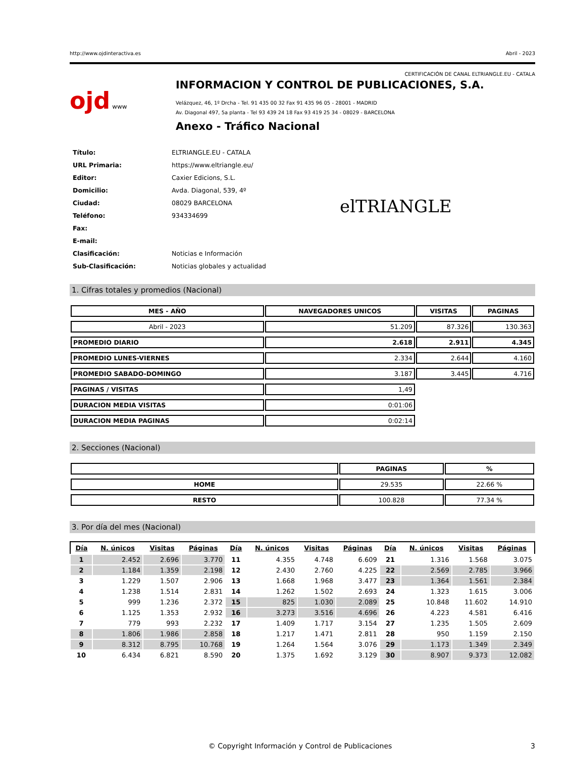http://www.ojdinteractiva.es Abril - 2023
CERTIFICACIÓN DE CANAL ELTRIANGLE.EU - CATALA
ojd www
INFORMACION Y CONTROL DE PUBLICACIONES, S.A.
Velázquez, 46, 1º Drcha - Tel. 91 435 00 32 Fax 91 435 96 05 - 28001 - MADRID
Av. Diagonal 497, 5a planta - Tel 93 439 24 18 Fax 93 419 25 34 - 08029 - BARCELONA
Anexo - Tráfico Nacional
| Título: | ELTRIANGLE.EU - CATALA |
| URL Primaria: | https://www.eltriangle.eu/ |
| Editor: | Caxier Edicions, S.L. |
| Domicilio: | Avda. Diagonal, 539, 4º |
| Ciudad: | 08029 BARCELONA |
| Teléfono: | 934334699 |
| Fax: | |
| E-mail: | |
| Clasificación: | Noticias e Información |
| Sub-Clasificación: | Noticias globales y actualidad |
elTRIANGLE
1. Cifras totales y promedios (Nacional)
| MES - AÑO | NAVEGADORES UNICOS | VISITAS | PAGINAS |
| --- | --- | --- | --- |
| Abril - 2023 | 51.209 | 87.326 | 130.363 |
| PROMEDIO DIARIO | 2.618 | 2.911 | 4.345 |
| PROMEDIO LUNES-VIERNES | 2.334 | 2.644 | 4.160 |
| PROMEDIO SABADO-DOMINGO | 3.187 | 3.445 | 4.716 |
| PAGINAS / VISITAS | 1,49 | | |
| DURACION MEDIA VISITAS | 0:01:06 | | |
| DURACION MEDIA PAGINAS | 0:02:14 | | |
2. Secciones (Nacional)
| | PAGINAS | % |
| --- | --- | --- |
| HOME | 29.535 | 22.66 % |
| RESTO | 100.828 | 77.34 % |
3. Por día del mes (Nacional)
| Día | N. únicos | Visitas | Páginas | Día | N. únicos | Visitas | Páginas | Día | N. únicos | Visitas | Páginas |
| --- | --- | --- | --- | --- | --- | --- | --- | --- | --- | --- | --- |
| 1 | 2.452 | 2.696 | 3.770 | 11 | 4.355 | 4.748 | 6.609 | 21 | 1.316 | 1.568 | 3.075 |
| 2 | 1.184 | 1.359 | 2.198 | 12 | 2.430 | 2.760 | 4.225 | 22 | 2.569 | 2.785 | 3.966 |
| 3 | 1.229 | 1.507 | 2.906 | 13 | 1.668 | 1.968 | 3.477 | 23 | 1.364 | 1.561 | 2.384 |
| 4 | 1.238 | 1.514 | 2.831 | 14 | 1.262 | 1.502 | 2.693 | 24 | 1.323 | 1.615 | 3.006 |
| 5 | 999 | 1.236 | 2.372 | 15 | 825 | 1.030 | 2.089 | 25 | 10.848 | 11.602 | 14.910 |
| 6 | 1.125 | 1.353 | 2.932 | 16 | 3.273 | 3.516 | 4.696 | 26 | 4.223 | 4.581 | 6.416 |
| 7 | 779 | 993 | 2.232 | 17 | 1.409 | 1.717 | 3.154 | 27 | 1.235 | 1.505 | 2.609 |
| 8 | 1.806 | 1.986 | 2.858 | 18 | 1.217 | 1.471 | 2.811 | 28 | 950 | 1.159 | 2.150 |
| 9 | 8.312 | 8.795 | 10.768 | 19 | 1.264 | 1.564 | 3.076 | 29 | 1.173 | 1.349 | 2.349 |
| 10 | 6.434 | 6.821 | 8.590 | 20 | 1.375 | 1.692 | 3.129 | 30 | 8.907 | 9.373 | 12.082 |
© Copyright Información y Control de Publicaciones 3